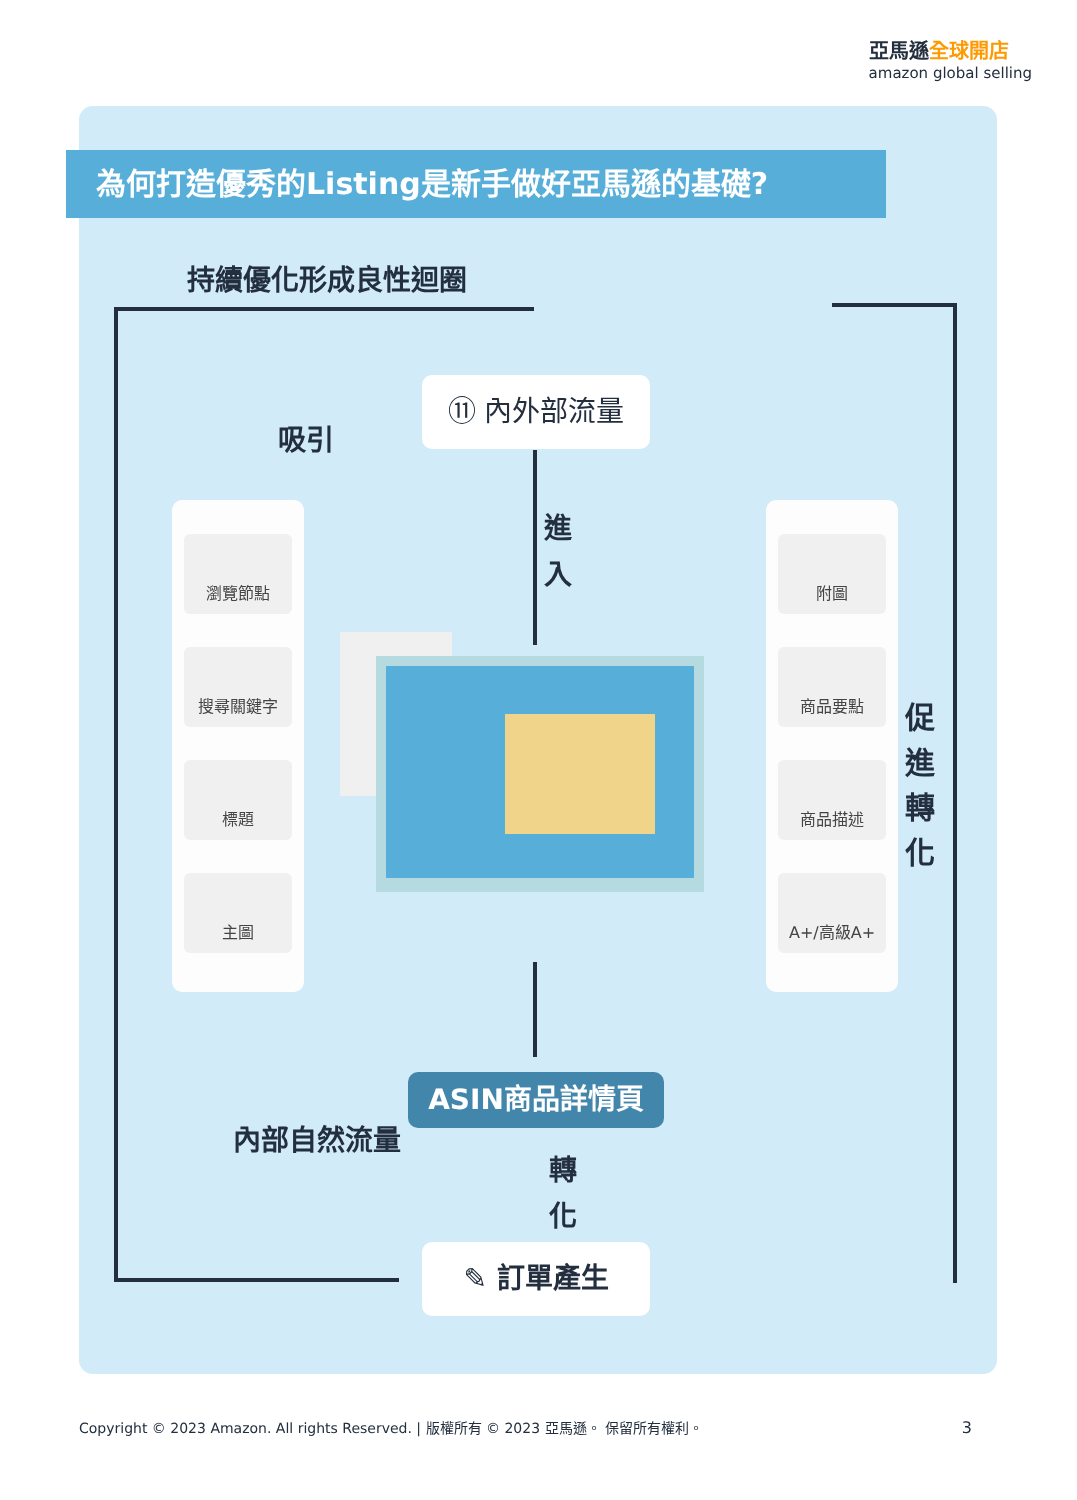亞馬遜全球開店
amazon global selling
為何打造優秀的Listing是新手做好亞馬遜的基礎?
持續優化形成良性迴圈
⑪ 內外部流量
吸引
進 入
瀏覽節點
搜尋關鍵字
標題
主圖
附圖
商品要點
商品描述
A+/高級A+
促 進 轉 化
ASIN商品詳情頁
內部自然流量
轉 化
✎ 訂單產生
Copyright © 2023 Amazon. All rights Reserved. | 版權所有 © 2023 亞馬遜。 保留所有權利。
3